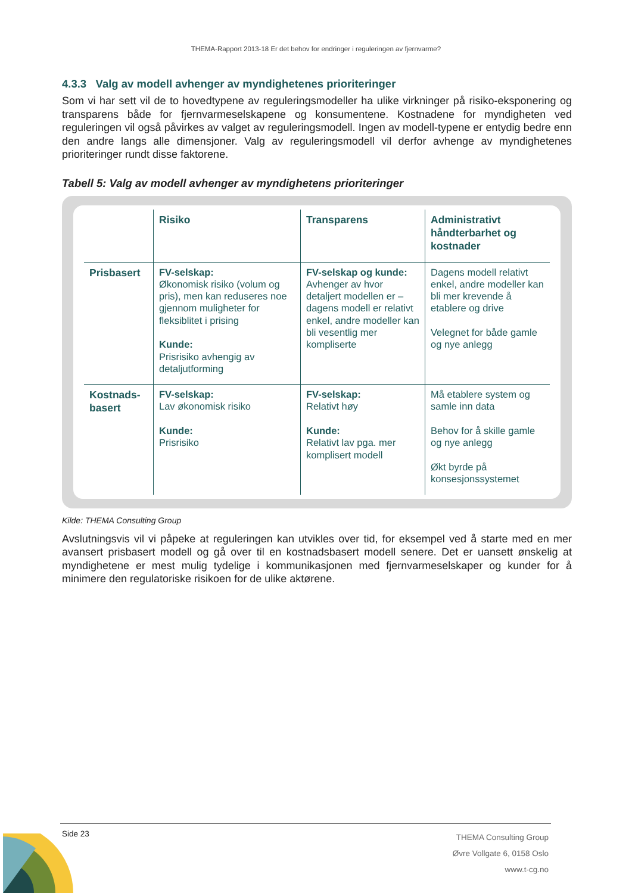THEMA-Rapport 2013-18 Er det behov for endringer i reguleringen av fjernvarme?
4.3.3 Valg av modell avhenger av myndighetenes prioriteringer
Som vi har sett vil de to hovedtypene av reguleringsmodeller ha ulike virkninger på risiko-eksponering og transparens både for fjernvarmeselskapene og konsumentene. Kostnadene for myndigheten ved reguleringen vil også påvirkes av valget av reguleringsmodell. Ingen av modell-typene er entydig bedre enn den andre langs alle dimensjoner. Valg av reguleringsmodell vil derfor avhenge av myndighetenes prioriteringer rundt disse faktorene.
Tabell 5: Valg av modell avhenger av myndighetens prioriteringer
| | Risiko | Transparens | Administrativt håndterbarhet og kostnader |
| --- | --- | --- | --- |
| Prisbasert | FV-selskap: Økonomisk risiko (volum og pris), men kan reduseres noe gjennom muligheter for fleksiblitet i prising Kunde: Prisrisiko avhengig av detaljutforming | FV-selskap og kunde: Avhenger av hvor detaljert modellen er – dagens modell er relativt enkel, andre modeller kan bli vesentlig mer kompliserte | Dagens modell relativt enkel, andre modeller kan bli mer krevende å etablere og drive Velegnet for både gamle og nye anlegg |
| Kostnads-basert | FV-selskap: Lav økonomisk risiko Kunde: Prisrisiko | FV-selskap: Relativt høy Kunde: Relativt lav pga. mer komplisert modell | Må etablere system og samle inn data Behov for å skille gamle og nye anlegg Økt byrde på konsesjonssystemet |
Kilde: THEMA Consulting Group
Avslutningsvis vil vi påpeke at reguleringen kan utvikles over tid, for eksempel ved å starte med en mer avansert prisbasert modell og gå over til en kostnadsbasert modell senere. Det er uansett ønskelig at myndighetene er mest mulig tydelige i kommunikasjonen med fjernvarmeselskaper og kunder for å minimere den regulatoriske risikoen for de ulike aktørene.
Side 23
THEMA Consulting Group
Øvre Vollgate 6, 0158 Oslo
www.t-cg.no